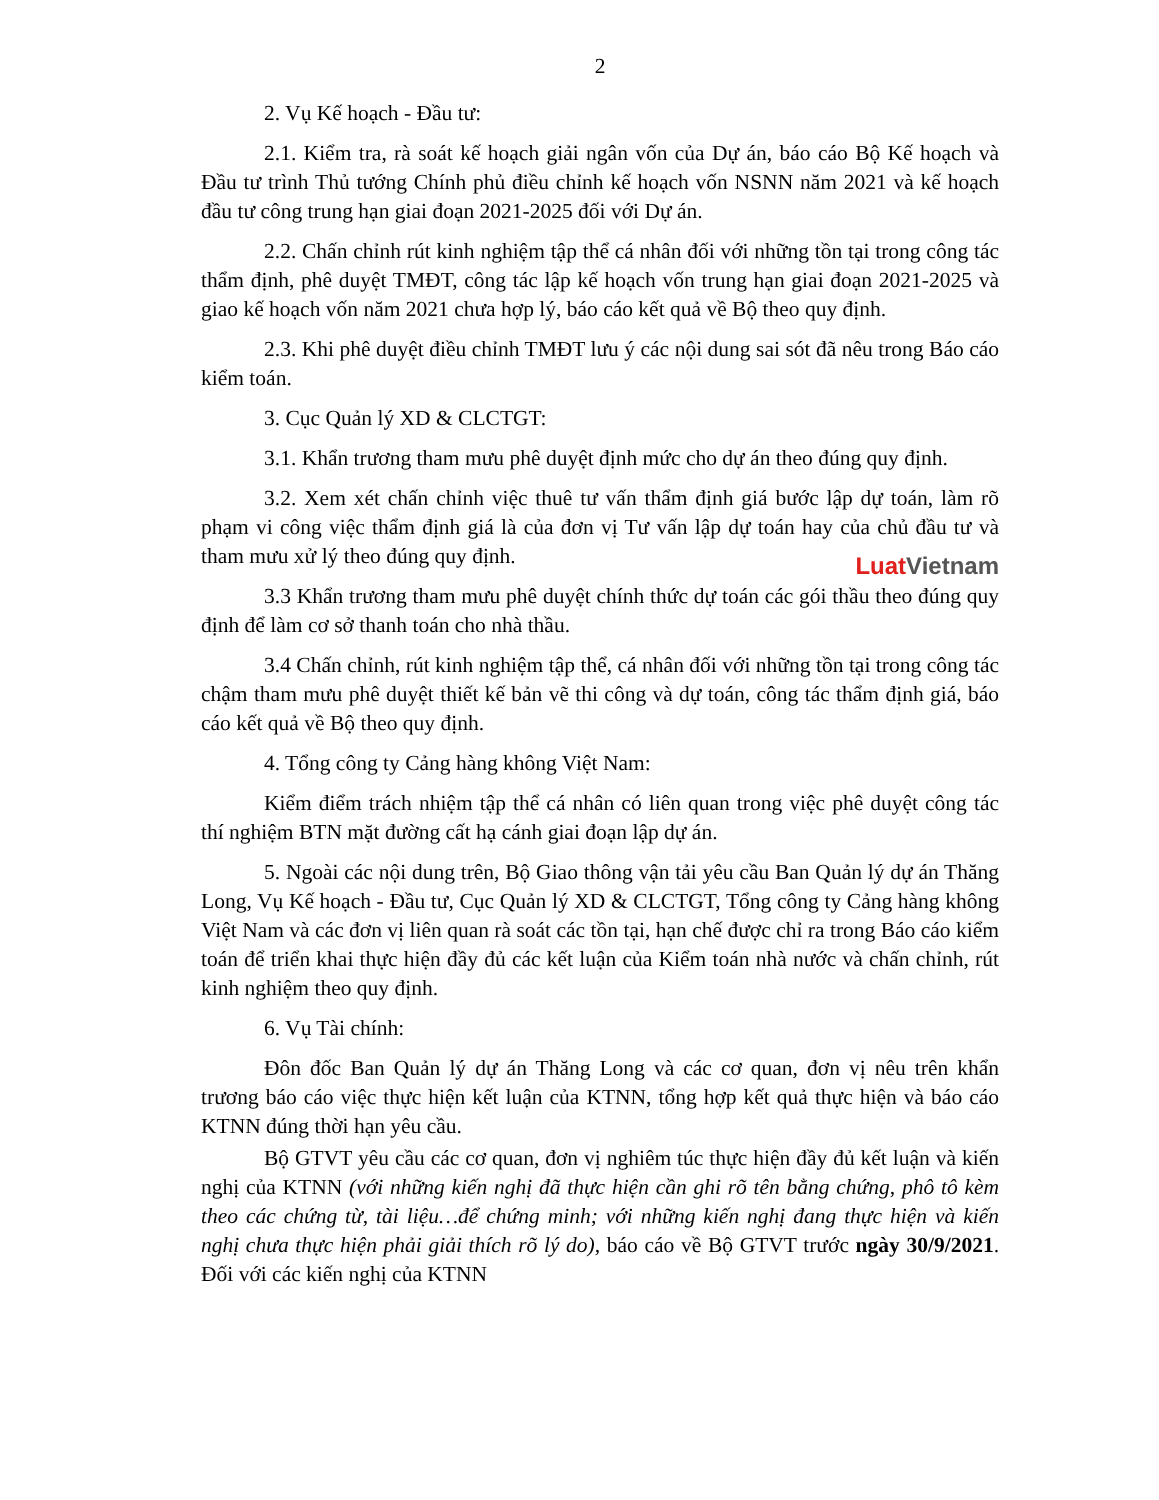2
2. Vụ Kế hoạch - Đầu tư:
2.1. Kiểm tra, rà soát kế hoạch giải ngân vốn của Dự án, báo cáo Bộ Kế hoạch và Đầu tư trình Thủ tướng Chính phủ điều chỉnh kế hoạch vốn NSNN năm 2021 và kế hoạch đầu tư công trung hạn giai đoạn 2021-2025 đối với Dự án.
2.2. Chấn chỉnh rút kinh nghiệm tập thể cá nhân đối với những tồn tại trong công tác thẩm định, phê duyệt TMĐT, công tác lập kế hoạch vốn trung hạn giai đoạn 2021-2025 và giao kế hoạch vốn năm 2021 chưa hợp lý, báo cáo kết quả về Bộ theo quy định.
2.3. Khi phê duyệt điều chỉnh TMĐT lưu ý các nội dung sai sót đã nêu trong Báo cáo kiểm toán.
3. Cục Quản lý XD & CLCTGT:
3.1. Khẩn trương tham mưu phê duyệt định mức cho dự án theo đúng quy định.
3.2. Xem xét chấn chỉnh việc thuê tư vấn thẩm định giá bước lập dự toán, làm rõ phạm vi công việc thẩm định giá là của đơn vị Tư vấn lập dự toán hay của chủ đầu tư và tham mưu xử lý theo đúng quy định.
Luat Vietnam
3.3 Khẩn trương tham mưu phê duyệt chính thức dự toán các gói thầu theo đúng quy định để làm cơ sở thanh toán cho nhà thầu.
3.4 Chấn chỉnh, rút kinh nghiệm tập thể, cá nhân đối với những tồn tại trong công tác chậm tham mưu phê duyệt thiết kế bản vẽ thi công và dự toán, công tác thẩm định giá, báo cáo kết quả về Bộ theo quy định.
4. Tổng công ty Cảng hàng không Việt Nam:
Kiểm điểm trách nhiệm tập thể cá nhân có liên quan trong việc phê duyệt công tác thí nghiệm BTN mặt đường cất hạ cánh giai đoạn lập dự án.
5. Ngoài các nội dung trên, Bộ Giao thông vận tải yêu cầu Ban Quản lý dự án Thăng Long, Vụ Kế hoạch - Đầu tư, Cục Quản lý XD & CLCTGT, Tổng công ty Cảng hàng không Việt Nam và các đơn vị liên quan rà soát các tồn tại, hạn chế được chỉ ra trong Báo cáo kiểm toán để triển khai thực hiện đầy đủ các kết luận của Kiểm toán nhà nước và chấn chỉnh, rút kinh nghiệm theo quy định.
6. Vụ Tài chính:
Đôn đốc Ban Quản lý dự án Thăng Long và các cơ quan, đơn vị nêu trên khẩn trương báo cáo việc thực hiện kết luận của KTNN, tổng hợp kết quả thực hiện và báo cáo KTNN đúng thời hạn yêu cầu.
Bộ GTVT yêu cầu các cơ quan, đơn vị nghiêm túc thực hiện đầy đủ kết luận và kiến nghị của KTNN (với những kiến nghị đã thực hiện cần ghi rõ tên bằng chứng, phô tô kèm theo các chứng từ, tài liệu…để chứng minh; với những kiến nghị đang thực hiện và kiến nghị chưa thực hiện phải giải thích rõ lý do), báo cáo về Bộ GTVT trước ngày 30/9/2021. Đối với các kiến nghị của KTNN